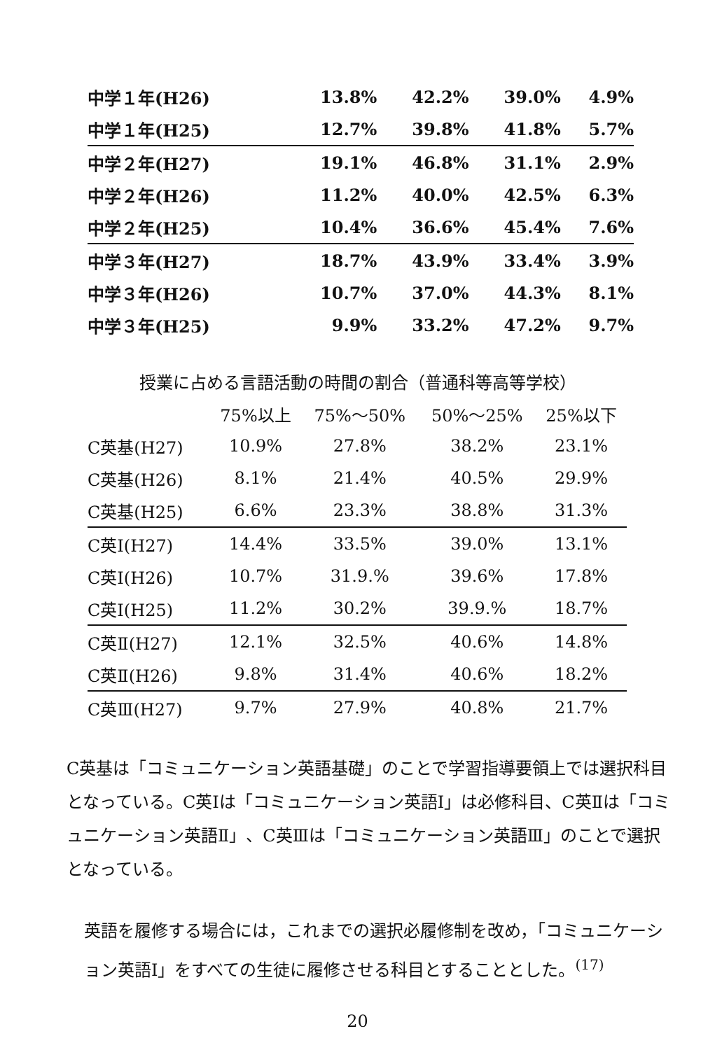| 中学１年(H26) | 13.8% | 42.2% | 39.0% | 4.9% |
| 中学１年(H25) | 12.7% | 39.8% | 41.8% | 5.7% |
| 中学２年(H27) | 19.1% | 46.8% | 31.1% | 2.9% |
| 中学２年(H26) | 11.2% | 40.0% | 42.5% | 6.3% |
| 中学２年(H25) | 10.4% | 36.6% | 45.4% | 7.6% |
| 中学３年(H27) | 18.7% | 43.9% | 33.4% | 3.9% |
| 中学３年(H26) | 10.7% | 37.0% | 44.3% | 8.1% |
| 中学３年(H25) | 9.9% | 33.2% | 47.2% | 9.7% |
授業に占める言語活動の時間の割合（普通科等高等学校）
| | 75%以上 | 75%～50% | 50%～25% | 25%以下 |
| --- | --- | --- | --- | --- |
| C英基(H27) | 10.9% | 27.8% | 38.2% | 23.1% |
| C英基(H26) | 8.1% | 21.4% | 40.5% | 29.9% |
| C英基(H25) | 6.6% | 23.3% | 38.8% | 31.3% |
| C英Ⅰ(H27) | 14.4% | 33.5% | 39.0% | 13.1% |
| C英Ⅰ(H26) | 10.7% | 31.9.% | 39.6% | 17.8% |
| C英Ⅰ(H25) | 11.2% | 30.2% | 39.9.% | 18.7% |
| C英Ⅱ(H27) | 12.1% | 32.5% | 40.6% | 14.8% |
| C英Ⅱ(H26) | 9.8% | 31.4% | 40.6% | 18.2% |
| C英Ⅲ(H27) | 9.7% | 27.9% | 40.8% | 21.7% |
C英基は「コミュニケーション英語基礎」のことで学習指導要領上では選択科目となっている。C英Ⅰは「コミュニケーション英語Ⅰ」は必修科目、C英Ⅱは「コミュニケーション英語Ⅱ」、C英Ⅲは「コミュニケーション英語Ⅲ」のことで選択となっている。
英語を履修する場合には，これまでの選択必履修制を改め，「コミュニケーション英語Ⅰ」をすべての生徒に履修させる科目とすることとした。<sup>(17)</sup>
20